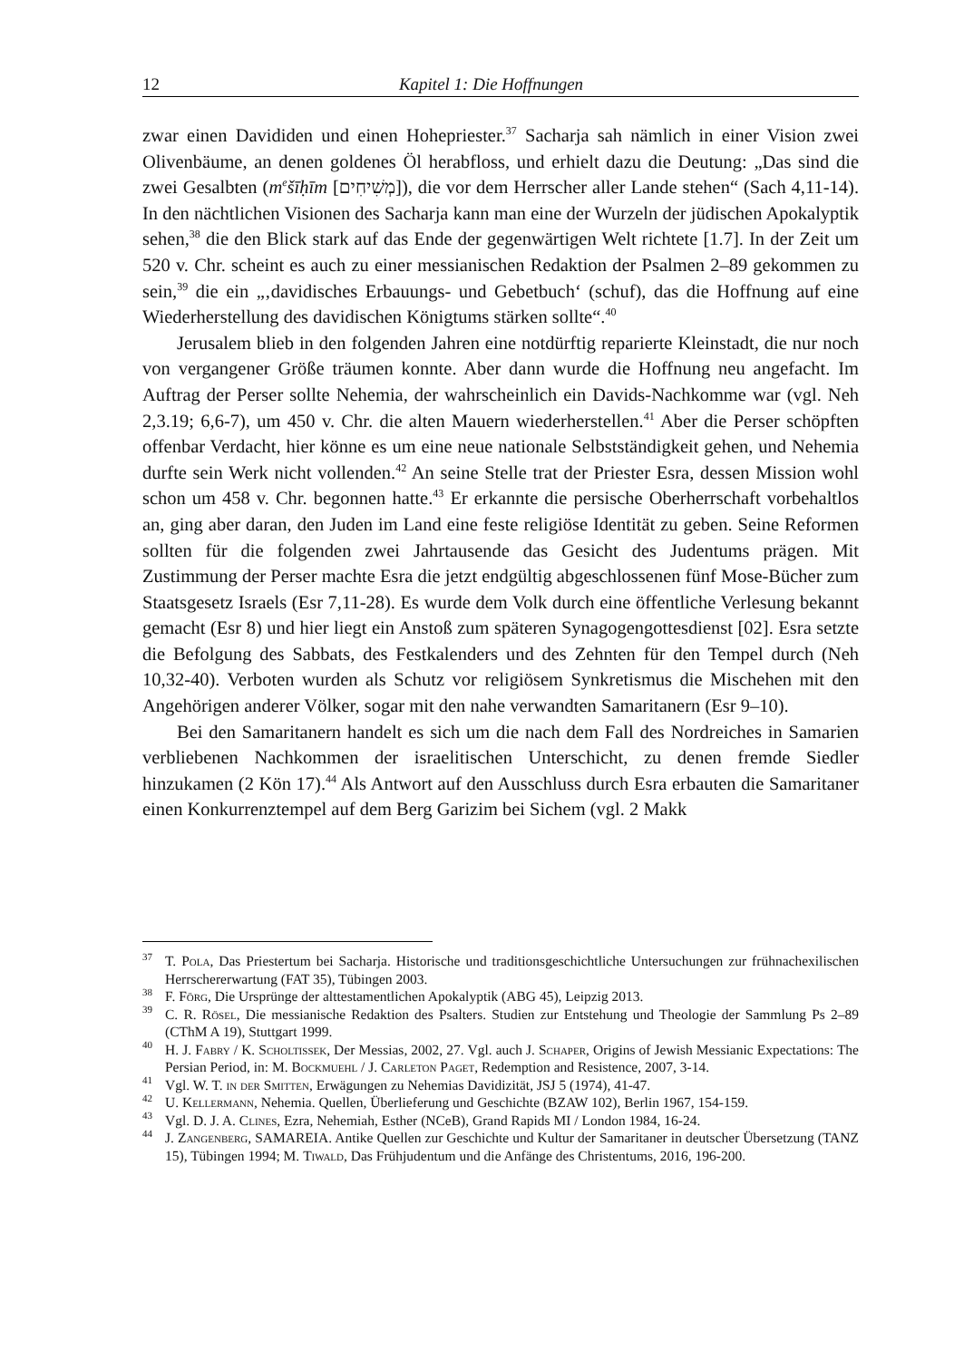12 Kapitel 1: Die Hoffnungen
zwar einen Davididen und einen Hohepriester.<sup>37</sup> Sacharja sah nämlich in einer Vision zwei Olivenbäume, an denen goldenes Öl herabfloss, und erhielt dazu die Deutung: „Das sind die zwei Gesalbten (m<sup>e</sup>šīḥīm [מְשִׁיחִים]), die vor dem Herrscher aller Lande stehen“ (Sach 4,11-14). In den nächtlichen Visionen des Sacharja kann man eine der Wurzeln der jüdischen Apokalyptik sehen,<sup>38</sup> die den Blick stark auf das Ende der gegenwärtigen Welt richtete [1.7]. In der Zeit um 520 v. Chr. scheint es auch zu einer messianischen Redaktion der Psalmen 2–89 gekommen zu sein,<sup>39</sup> die ein „‚davidisches Erbauungs- und Gebetbuch‘ (schuf), das die Hoffnung auf eine Wiederherstellung des davidischen Königtums stärken sollte“.<sup>40</sup>
Jerusalem blieb in den folgenden Jahren eine notdürftig reparierte Kleinstadt, die nur noch von vergangener Größe träumen konnte. Aber dann wurde die Hoffnung neu angefacht. Im Auftrag der Perser sollte Nehemia, der wahrscheinlich ein Davids-Nachkomme war (vgl. Neh 2,3.19; 6,6-7), um 450 v. Chr. die alten Mauern wiederherstellen.<sup>41</sup> Aber die Perser schöpften offenbar Verdacht, hier könne es um eine neue nationale Selbstständigkeit gehen, und Nehemia durfte sein Werk nicht vollenden.<sup>42</sup> An seine Stelle trat der Priester Esra, dessen Mission wohl schon um 458 v. Chr. begonnen hatte.<sup>43</sup> Er erkannte die persische Oberherrschaft vorbehaltlos an, ging aber daran, den Juden im Land eine feste religiöse Identität zu geben. Seine Reformen sollten für die folgenden zwei Jahrtausende das Gesicht des Judentums prägen. Mit Zustimmung der Perser machte Esra die jetzt endgültig abgeschlossenen fünf Mose-Bücher zum Staatsgesetz Israels (Esr 7,11-28). Es wurde dem Volk durch eine öffentliche Verlesung bekannt gemacht (Esr 8) und hier liegt ein Anstoß zum späteren Synagogengottesdienst [02]. Esra setzte die Befolgung des Sabbats, des Festkalenders und des Zehnten für den Tempel durch (Neh 10,32-40). Verboten wurden als Schutz vor religiösem Synkretismus die Mischehen mit den Angehörigen anderer Völker, sogar mit den nahe verwandten Samaritanern (Esr 9–10).
Bei den Samaritanern handelt es sich um die nach dem Fall des Nordreiches in Samarien verbliebenen Nachkommen der israelitischen Unterschicht, zu denen fremde Siedler hinzukamen (2 Kön 17).<sup>44</sup> Als Antwort auf den Ausschluss durch Esra erbauten die Samaritaner einen Konkurrenztempel auf dem Berg Garizim bei Sichem (vgl. 2 Makk
<sup>37</sup> T. Pola, Das Priestertum bei Sacharja. Historische und traditionsgeschichtliche Untersuchungen zur frühnachexilischen Herrschererwartung (FAT 35), Tübingen 2003.
<sup>38</sup>F. Förg, Die Ursprünge der alttestamentlichen Apokalyptik (ABG 45), Leipzig 2013.
<sup>39</sup>C. R. Rösel, Die messianische Redaktion des Psalters. Studien zur Entstehung und Theologie der Sammlung Ps 2–89 (CThM A 19), Stuttgart 1999.
<sup>40</sup>H. J. Fabry / K. Scholtissek, Der Messias, 2002, 27. Vgl. auch J. Schaper, Origins of Jewish Messianic Expectations: The Persian Period, in: M. Bockmuehl / J. Carleton Paget, Redemption and Resistence, 2007, 3-14.
<sup>41</sup> Vgl. W. T. in der Smitten, Erwägungen zu Nehemias Davidizität, JSJ 5 (1974), 41-47.
<sup>42</sup> U. Kellermann, Nehemia. Quellen, Überlieferung und Geschichte (BZAW 102), Berlin 1967, 154-159.
<sup>43</sup> Vgl. D. J. A. Clines, Ezra, Nehemiah, Esther (NCeB), Grand Rapids MI / London 1984, 16-24.
<sup>44</sup> J. Zangenberg, SAMAREIA. Antike Quellen zur Geschichte und Kultur der Samaritaner in deutscher Übersetzung (TANZ 15), Tübingen 1994; M. Tiwald, Das Frühjudentum und die Anfänge des Christentums, 2016, 196-200.